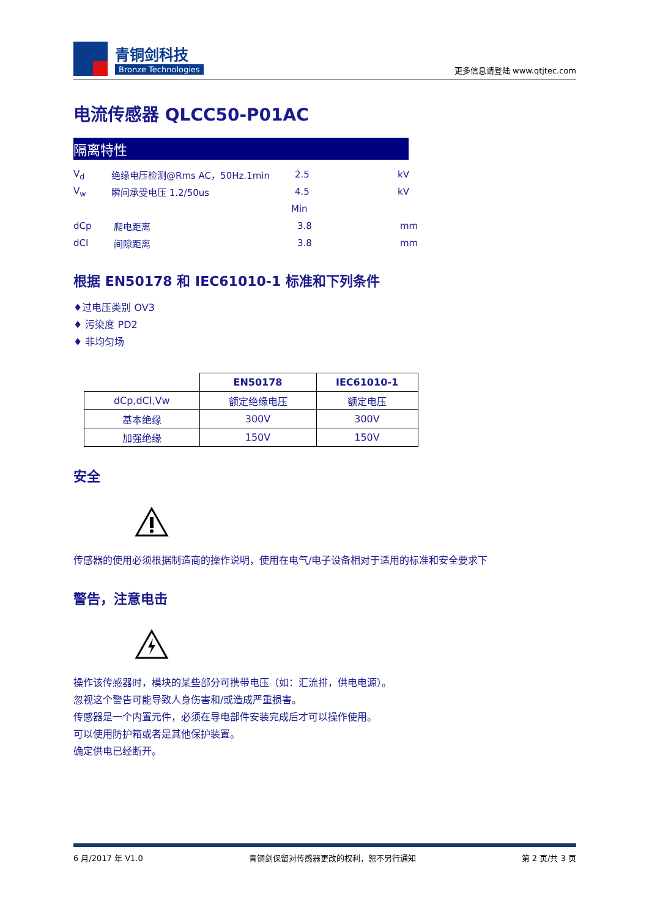青铜剑科技
Bronze Technologies
更多信息请登陆 www.qtjtec.com
电流传感器 QLCC50-P01AC
隔离特性
V<sub>d</sub> 绝缘电压检测@Rms AC，50Hz.1min 2.5 kV
V<sub>w</sub> 瞬间承受电压 1.2/50us 4.5 kV
Min
dCp 爬电距离 3.8 mm
dCI 间隙距离 3.8 mm
根据 EN50178 和 IEC61010-1 标准和下列条件
♦过电压类别 OV3
♦ 污染度 PD2
♦ 非均匀场
| | EN50178 | IEC61010-1 |
| --- | --- | --- |
| dCp,dCI,Vw | 额定绝缘电压 | 额定电压 |
| 基本绝缘 | 300V | 300V |
| 加强绝缘 | 150V | 150V |
安全
传感器的使用必须根据制造商的操作说明，使用在电气/电子设备相对于适用的标准和安全要求下
警告，注意电击
操作该传感器时，模块的某些部分可携带电压（如：汇流排，供电电源）。
忽视这个警告可能导致人身伤害和/或造成严重损害。
传感器是一个内置元件，必须在导电部件安装完成后才可以操作使用。
可以使用防护箱或者是其他保护装置。
确定供电已经断开。
6 月/2017 年 V1.0 青铜剑保留对传感器更改的权利，恕不另行通知 第 2 页/共 3 页